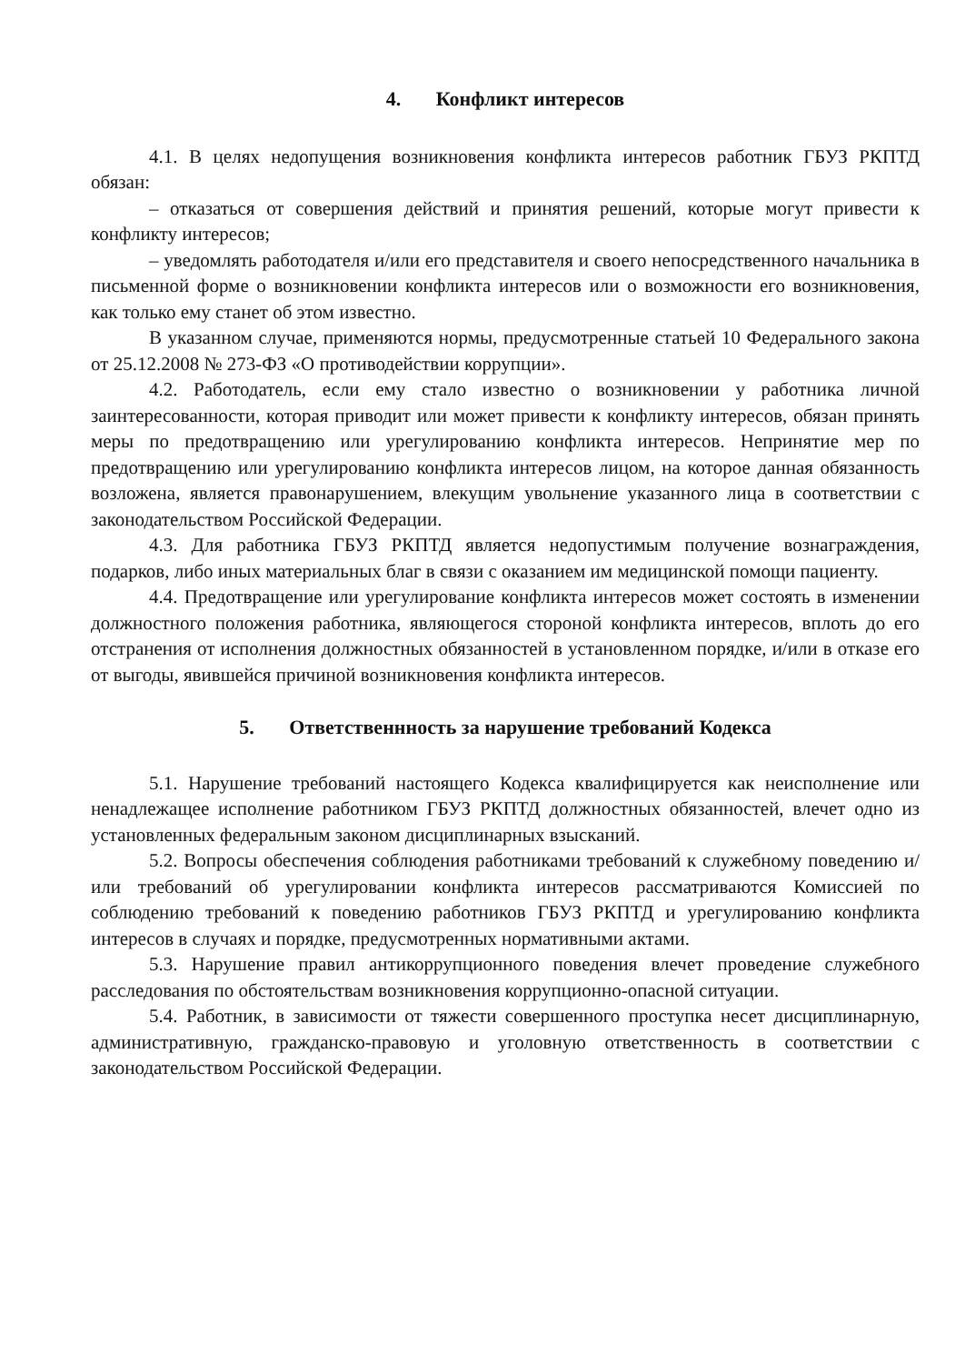4. Конфликт интересов
4.1. В целях недопущения возникновения конфликта интересов работник ГБУЗ РКПТД обязан:
– отказаться от совершения действий и принятия решений, которые могут привести к конфликту интересов;
– уведомлять работодателя и/или его представителя и своего непосредственного начальника в письменной форме о возникновении конфликта интересов или о возможности его возникновения, как только ему станет об этом известно.
В указанном случае, применяются нормы, предусмотренные статьей 10 Федерального закона от 25.12.2008 № 273-ФЗ «О противодействии коррупции».
4.2. Работодатель, если ему стало известно о возникновении у работника личной заинтересованности, которая приводит или может привести к конфликту интересов, обязан принять меры по предотвращению или урегулированию конфликта интересов. Непринятие мер по предотвращению или урегулированию конфликта интересов лицом, на которое данная обязанность возложена, является правонарушением, влекущим увольнение указанного лица в соответствии с законодательством Российской Федерации.
4.3. Для работника ГБУЗ РКПТД является недопустимым получение вознаграждения, подарков, либо иных материальных благ в связи с оказанием им медицинской помощи пациенту.
4.4. Предотвращение или урегулирование конфликта интересов может состоять в изменении должностного положения работника, являющегося стороной конфликта интересов, вплоть до его отстранения от исполнения должностных обязанностей в установленном порядке, и/или в отказе его от выгоды, явившейся причиной возникновения конфликта интересов.
5. Ответственнность за нарушение требований Кодекса
5.1. Нарушение требований настоящего Кодекса квалифицируется как неисполнение или ненадлежащее исполнение работником ГБУЗ РКПТД должностных обязанностей, влечет одно из установленных федеральным законом дисциплинарных взысканий.
5.2. Вопросы обеспечения соблюдения работниками требований к служебному поведению и/или требований об урегулировании конфликта интересов рассматриваются Комиссией по соблюдению требований к поведению работников ГБУЗ РКПТД и урегулированию конфликта интересов в случаях и порядке, предусмотренных нормативными актами.
5.3. Нарушение правил антикоррупционного поведения влечет проведение служебного расследования по обстоятельствам возникновения коррупционно-опасной ситуации.
5.4. Работник, в зависимости от тяжести совершенного проступка несет дисциплинарную, административную, гражданско-правовую и уголовную ответственность в соответствии с законодательством Российской Федерации.